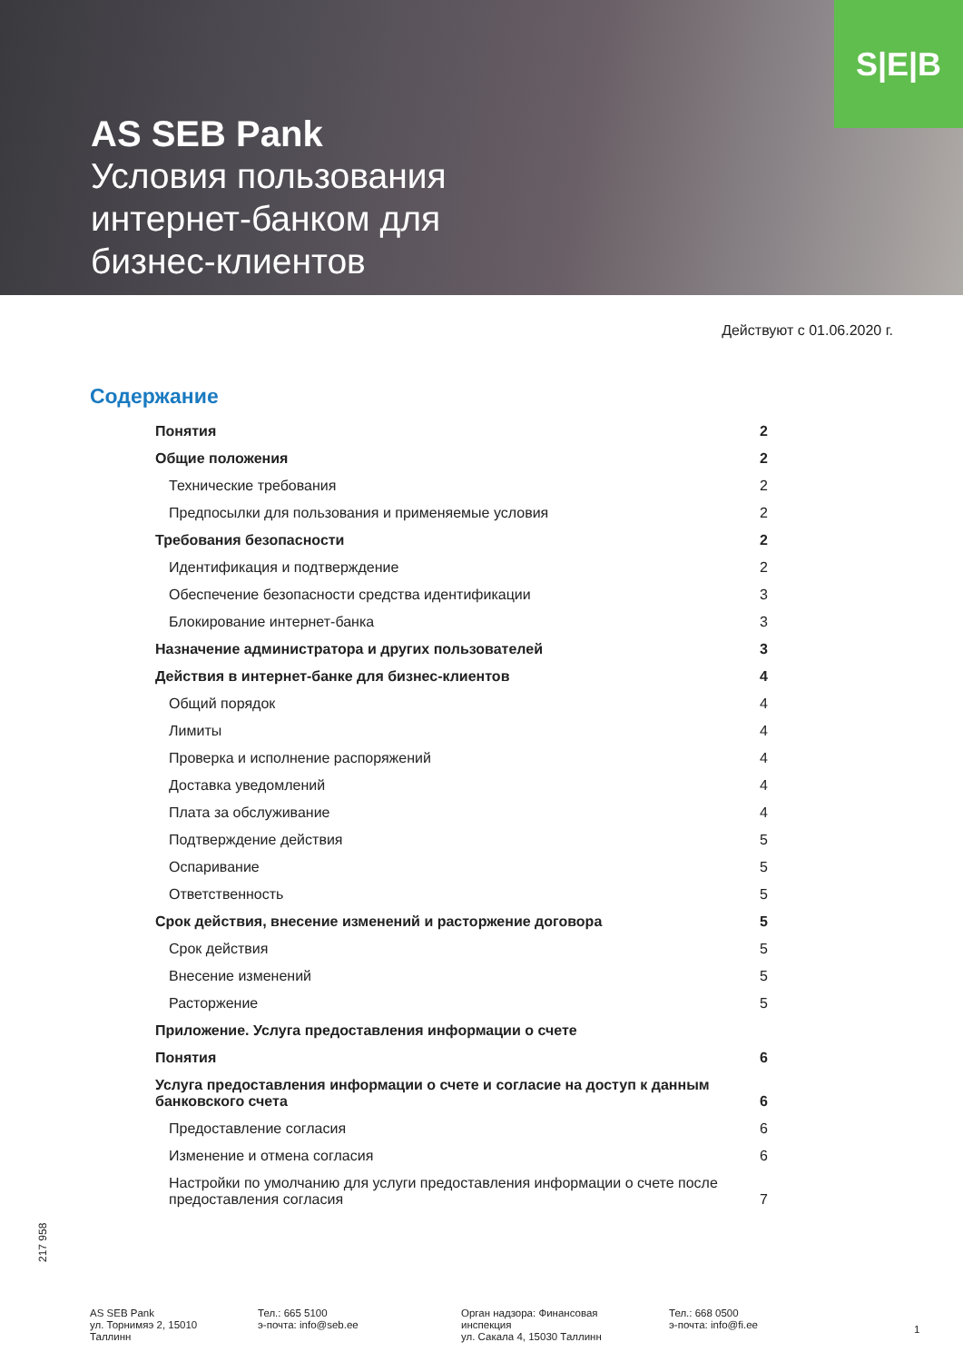S|E|B
AS SEB Pank
Условия пользования
интернет-банком для
бизнес-клиентов
Действуют с 01.06.2020 г.
Содержание
Понятия 2
Общие положения 2
Технические требования 2
Предпосылки для пользования и применяемые условия 2
Требования безопасности 2
Идентификация и подтверждение 2
Обеспечение безопасности средства идентификации 3
Блокирование интернет-банка 3
Назначение администратора и других пользователей 3
Действия в интернет-банке для бизнес-клиентов 4
Общий порядок 4
Лимиты 4
Проверка и исполнение распоряжений 4
Доставка уведомлений 4
Плата за обслуживание 4
Подтверждение действия 5
Оспаривание 5
Ответственность 5
Срок действия, внесение изменений и расторжение договора 5
Срок действия 5
Внесение изменений 5
Расторжение 5
Приложение. Услуга предоставления информации о счете
Понятия 6
Услуга предоставления информации о счете и согласие на доступ к данным
банковского счета 6
Предоставление согласия 6
Изменение и отмена согласия 6
Настройки по умолчанию для услуги предоставления информации о счете после
предоставления согласия 7
217 958
AS SEB Pank
ул. Торнимяэ 2, 15010
Таллинн
Тел.: 665 5100
э-почта: info@seb.ee
Орган надзора: Финансовая
инспекция
ул. Сакала 4, 15030 Таллинн
Тел.: 668 0500
э-почта: info@fi.ee
1